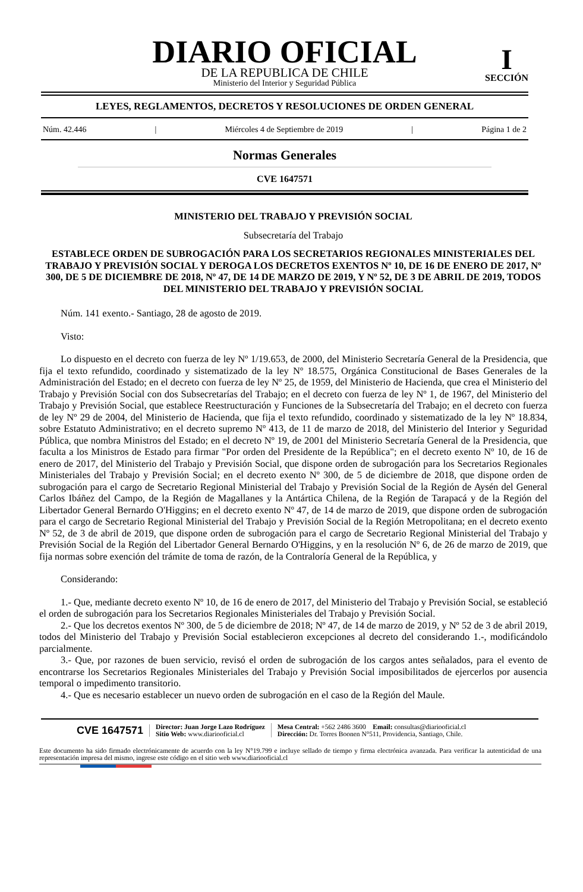DIARIO OFICIAL
DE LA REPUBLICA DE CHILE
Ministerio del Interior y Seguridad Pública
I
SECCIÓN
LEYES, REGLAMENTOS, DECRETOS Y RESOLUCIONES DE ORDEN GENERAL
Núm. 42.446 | Miércoles 4 de Septiembre de 2019 | Página 1 de 2
Normas Generales
CVE 1647571
MINISTERIO DEL TRABAJO Y PREVISIÓN SOCIAL
Subsecretaría del Trabajo
ESTABLECE ORDEN DE SUBROGACIÓN PARA LOS SECRETARIOS REGIONALES MINISTERIALES DEL TRABAJO Y PREVISIÓN SOCIAL Y DEROGA LOS DECRETOS EXENTOS Nº 10, DE 16 DE ENERO DE 2017, Nº 300, DE 5 DE DICIEMBRE DE 2018, Nº 47, DE 14 DE MARZO DE 2019, Y Nº 52, DE 3 DE ABRIL DE 2019, TODOS DEL MINISTERIO DEL TRABAJO Y PREVISIÓN SOCIAL
Núm. 141 exento.- Santiago, 28 de agosto de 2019.
Visto:
Lo dispuesto en el decreto con fuerza de ley Nº 1/19.653, de 2000, del Ministerio Secretaría General de la Presidencia, que fija el texto refundido, coordinado y sistematizado de la ley Nº 18.575, Orgánica Constitucional de Bases Generales de la Administración del Estado; en el decreto con fuerza de ley Nº 25, de 1959, del Ministerio de Hacienda, que crea el Ministerio del Trabajo y Previsión Social con dos Subsecretarías del Trabajo; en el decreto con fuerza de ley Nº 1, de 1967, del Ministerio del Trabajo y Previsión Social, que establece Reestructuración y Funciones de la Subsecretaría del Trabajo; en el decreto con fuerza de ley Nº 29 de 2004, del Ministerio de Hacienda, que fija el texto refundido, coordinado y sistematizado de la ley Nº 18.834, sobre Estatuto Administrativo; en el decreto supremo Nº 413, de 11 de marzo de 2018, del Ministerio del Interior y Seguridad Pública, que nombra Ministros del Estado; en el decreto Nº 19, de 2001 del Ministerio Secretaría General de la Presidencia, que faculta a los Ministros de Estado para firmar "Por orden del Presidente de la República"; en el decreto exento Nº 10, de 16 de enero de 2017, del Ministerio del Trabajo y Previsión Social, que dispone orden de subrogación para los Secretarios Regionales Ministeriales del Trabajo y Previsión Social; en el decreto exento Nº 300, de 5 de diciembre de 2018, que dispone orden de subrogación para el cargo de Secretario Regional Ministerial del Trabajo y Previsión Social de la Región de Aysén del General Carlos Ibáñez del Campo, de la Región de Magallanes y la Antártica Chilena, de la Región de Tarapacá y de la Región del Libertador General Bernardo O'Higgins; en el decreto exento Nº 47, de 14 de marzo de 2019, que dispone orden de subrogación para el cargo de Secretario Regional Ministerial del Trabajo y Previsión Social de la Región Metropolitana; en el decreto exento Nº 52, de 3 de abril de 2019, que dispone orden de subrogación para el cargo de Secretario Regional Ministerial del Trabajo y Previsión Social de la Región del Libertador General Bernardo O'Higgins, y en la resolución Nº 6, de 26 de marzo de 2019, que fija normas sobre exención del trámite de toma de razón, de la Contraloría General de la República, y
Considerando:
1.- Que, mediante decreto exento Nº 10, de 16 de enero de 2017, del Ministerio del Trabajo y Previsión Social, se estableció el orden de subrogación para los Secretarios Regionales Ministeriales del Trabajo y Previsión Social.
2.- Que los decretos exentos Nº 300, de 5 de diciembre de 2018; Nº 47, de 14 de marzo de 2019, y Nº 52 de 3 de abril 2019, todos del Ministerio del Trabajo y Previsión Social establecieron excepciones al decreto del considerando 1.-, modificándolo parcialmente.
3.- Que, por razones de buen servicio, revisó el orden de subrogación de los cargos antes señalados, para el evento de encontrarse los Secretarios Regionales Ministeriales del Trabajo y Previsión Social imposibilitados de ejercerlos por ausencia temporal o impedimento transitorio.
4.- Que es necesario establecer un nuevo orden de subrogación en el caso de la Región del Maule.
CVE 1647571
Director: Juan Jorge Lazo Rodríguez
Sitio Web: www.diariooficial.cl
Mesa Central: +562 2486 3600 Email: consultas@diariooficial.cl
Dirección: Dr. Torres Boonen N°511, Providencia, Santiago, Chile.
Este documento ha sido firmado electrónicamente de acuerdo con la ley N°19.799 e incluye sellado de tiempo y firma electrónica avanzada. Para verificar la autenticidad de una representación impresa del mismo, ingrese este código en el sitio web www.diariooficial.cl